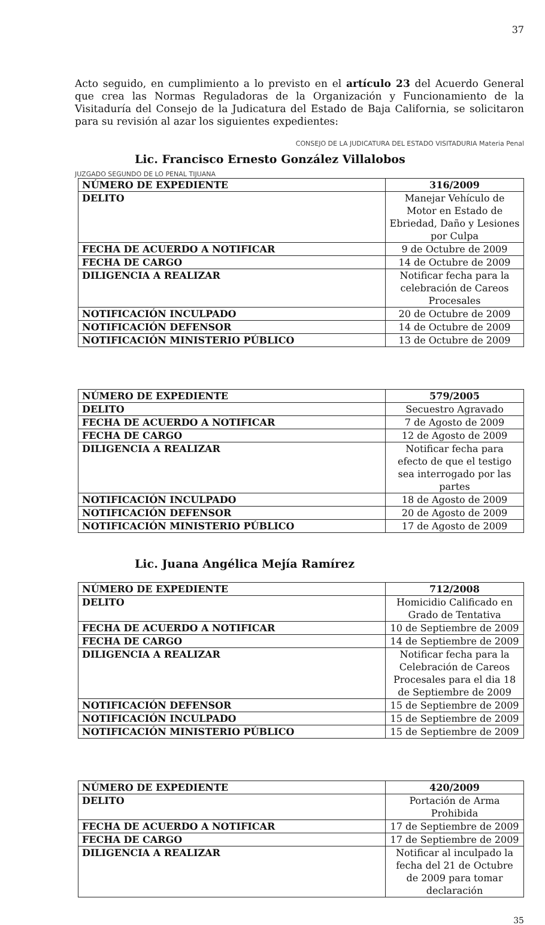37
Acto seguido, en cumplimiento a lo previsto en el artículo 23 del Acuerdo General que crea las Normas Reguladoras de la Organización y Funcionamiento de la Visitaduría del Consejo de la Judicatura del Estado de Baja California, se solicitaron para su revisión al azar los siguientes expedientes:
CONSEJO DE LA JUDICATURA DEL ESTADO VISITADURIA Materia Penal
Lic. Francisco Ernesto González Villalobos
JUZGADO SEGUNDO DE LO PENAL TIJUANA
| NÚMERO DE EXPEDIENTE | 316/2009 |
| DELITO | Manejar Vehículo de Motor en Estado de Ebriedad, Daño y Lesiones por Culpa |
| FECHA DE ACUERDO A NOTIFICAR | 9 de Octubre de 2009 |
| FECHA DE CARGO | 14 de Octubre de 2009 |
| DILIGENCIA A REALIZAR | Notificar fecha para la celebración de Careos Procesales |
| NOTIFICACIÓN INCULPADO | 20 de Octubre de 2009 |
| NOTIFICACIÓN DEFENSOR | 14 de Octubre de 2009 |
| NOTIFICACIÓN MINISTERIO PÚBLICO | 13 de Octubre de 2009 |
| NÚMERO DE EXPEDIENTE | 579/2005 |
| DELITO | Secuestro Agravado |
| FECHA DE ACUERDO A NOTIFICAR | 7 de Agosto de 2009 |
| FECHA DE CARGO | 12 de Agosto de 2009 |
| DILIGENCIA A REALIZAR | Notificar fecha para efecto de que el testigo sea interrogado por las partes |
| NOTIFICACIÓN INCULPADO | 18 de Agosto de 2009 |
| NOTIFICACIÓN DEFENSOR | 20 de Agosto de 2009 |
| NOTIFICACIÓN MINISTERIO PÚBLICO | 17 de Agosto de 2009 |
Lic. Juana Angélica Mejía Ramírez
| NÚMERO DE EXPEDIENTE | 712/2008 |
| DELITO | Homicidio Calificado en Grado de Tentativa |
| FECHA DE ACUERDO A NOTIFICAR | 10 de Septiembre de 2009 |
| FECHA DE CARGO | 14 de Septiembre de 2009 |
| DILIGENCIA A REALIZAR | Notificar fecha para la Celebración de Careos Procesales para el dia 18 de Septiembre de 2009 |
| NOTIFICACIÓN DEFENSOR | 15 de Septiembre de 2009 |
| NOTIFICACIÓN INCULPADO | 15 de Septiembre de 2009 |
| NOTIFICACIÓN MINISTERIO PÚBLICO | 15 de Septiembre de 2009 |
| NÚMERO DE EXPEDIENTE | 420/2009 |
| DELITO | Portación de Arma Prohibida |
| FECHA DE ACUERDO A NOTIFICAR | 17 de Septiembre de 2009 |
| FECHA DE CARGO | 17 de Septiembre de 2009 |
| DILIGENCIA A REALIZAR | Notificar al inculpado la fecha del 21 de Octubre de 2009 para tomar declaración |
35